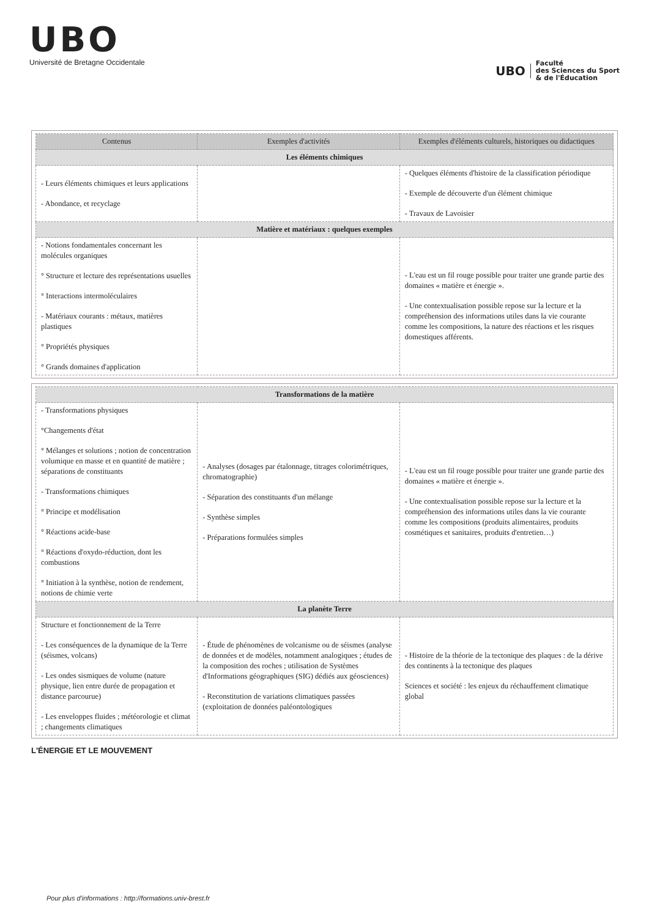UBO
Université de Bretagne Occidentale
UBO
Faculté
des Sciences du Sport
& de l'Éducation
| Contenus | Exemples d'activités | Exemples d'éléments culturels, historiques ou didactiques |
| --- | --- | --- |
| Les éléments chimiques | | |
| - Leurs éléments chimiques et leurs applications - Abondance, et recyclage | | - Quelques éléments d'histoire de la classification périodique - Exemple de découverte d'un élément chimique - Travaux de Lavoisier |
| Matière et matériaux : quelques exemples | | |
| - Notions fondamentales concernant les molécules organiques ° Structure et lecture des représentations usuelles ° Interactions intermoléculaires - Matériaux courants : métaux, matières plastiques ° Propriétés physiques ° Grands domaines d'application | | - L'eau est un fil rouge possible pour traiter une grande partie des domaines « matière et énergie ». - Une contextualisation possible repose sur la lecture et la compréhension des informations utiles dans la vie courante comme les compositions, la nature des réactions et les risques domestiques afférents. |
| Transformations de la matière | | |
| - Transformations physiques °Changements d'état ° Mélanges et solutions ; notion de concentration volumique en masse et en quantité de matière ; séparations de constituants - Transformations chimiques ° Principe et modélisation ° Réactions acide-base ° Réactions d'oxydo-réduction, dont les combustions ° Initiation à la synthèse, notion de rendement, notions de chimie verte | - Analyses (dosages par étalonnage, titrages colorimétriques, chromatographie) - Séparation des constituants d'un mélange - Synthèse simples - Préparations formulées simples | - L'eau est un fil rouge possible pour traiter une grande partie des domaines « matière et énergie ». - Une contextualisation possible repose sur la lecture et la compréhension des informations utiles dans la vie courante comme les compositions (produits alimentaires, produits cosmétiques et sanitaires, produits d'entretien…) |
| La planète Terre | | |
| Structure et fonctionnement de la Terre - Les conséquences de la dynamique de la Terre (séismes, volcans) - Les ondes sismiques de volume (nature physique, lien entre durée de propagation et distance parcourue) - Les enveloppes fluides ; météorologie et climat ; changements climatiques | - Étude de phénomènes de volcanisme ou de séismes (analyse de données et de modèles, notamment analogiques ; études de la composition des roches ; utilisation de Systèmes d'Informations géographiques (SIG) dédiés aux géosciences) - Reconstitution de variations climatiques passées (exploitation de données paléontologiques | - Histoire de la théorie de la tectonique des plaques : de la dérive des continents à la tectonique des plaques Sciences et société : les enjeux du réchauffement climatique global |
L'ÉNERGIE ET LE MOUVEMENT
Pour plus d'informations : http://formations.univ-brest.fr